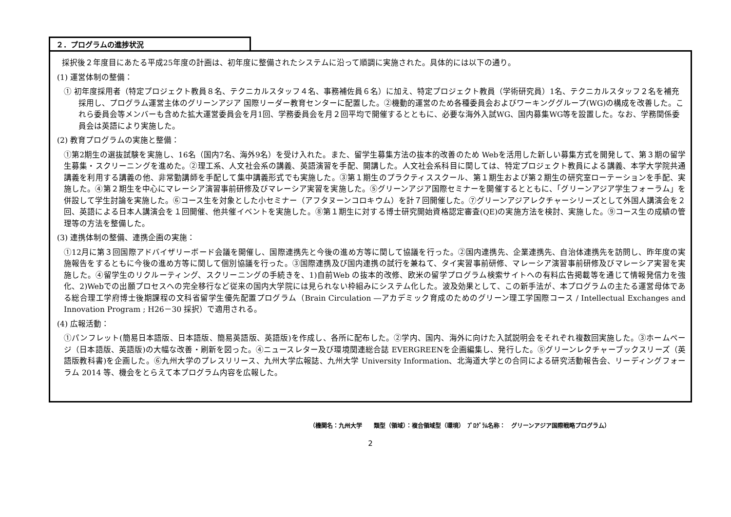２．プログラムの進捗状況
採択後２年度目にあたる平成25年度の計画は、初年度に整備されたシステムに沿って順調に実施された。具体的には以下の通り。
(1) 運営体制の整備：
① 初年度採用者（特定プロジェクト教員８名、テクニカルスタッフ４名、事務補佐員６名）に加え、特定プロジェクト教員（学術研究員）1名、テクニカルスタッフ２名を補充採用し、プログラム運営主体のグリーンアジア 国際リーダー教育センターに配置した。②機動的運営のため各種委員会およびワーキンググループ(WG)の構成を改善した。これら委員会等メンバーも含めた拡大運営委員会を月1回、学務委員会を月２回平均で開催するとともに、必要な海外入試WG、国内募集WG等を設置した。なお、学務関係委員会は英語により実施した。
(2) 教育プログラムの実施と整備：
①第2期生の選抜試験を実施し、16名（国内7名、海外9名）を受け入れた。また、留学生募集方法の抜本的改善のため Webを活用した新しい募集方式を開発して、第３期の留学生募集・スクリーニングを進めた。②理工系、人文社会系の講義、英語演習を手配、開講した。人文社会系科目に関しては、特定プロジェクト教員による講義、本学大学院共通講義を利用する講義の他、非常勤講師を手配して集中講義形式でも実施した。③第１期生のプラクティススクール、第１期生および第２期生の研究室ローテーションを手配、実施した。④第２期生を中心にマレーシア演習事前研修及びマレーシア実習を実施した。⑤グリーンアジア国際セミナーを開催するとともに、「グリーンアジア学生フォーラム」を併設して学生討論を実施した。⑥コース生を対象とした小セミナー（アフタヌーンコロキウム）を計７回開催した。⑦グリーンアジアレクチャーシリーズとして外国人講演会を２回、英語による日本人講演会を１回開催、他共催イベントを実施した。⑧第１期生に対する博士研究開始資格認定審査(QE)の実施方法を検討、実施した。⑨コース生の成績の管理等の方法を整備した。
(3) 連携体制の整備、連携企画の実施：
①12月に第３回国際アドバイザリーボード会議を開催し、国際連携先と今後の進め方等に関して協議を行った。②国内連携先、企業連携先、自治体連携先を訪問し、昨年度の実施報告をするともに今後の進め方等に関して個別協議を行った。③国際連携及び国内連携の試行を兼ねて、タイ実習事前研修、マレーシア演習事前研修及びマレーシア実習を実施した。④留学生のリクルーティング、スクリーニングの手続きを、1)自前Web の抜本的改修、欧米の留学プログラム検索サイトへの有料広告掲載等を通じて情報発信力を強化、2)Webでの出願プロセスへの完全移行など従来の国内大学院には見られない枠組みにシステム化した。波及効果として、この新手法が、本プログラムの主たる運営母体である総合理工学府博士後期課程の文科省留学生優先配置プログラム（Brain Circulation ―アカデミック育成のためのグリーン理工学国際コース / Intellectual Exchanges and Innovation Program ; H26－30 採択）で適用される。
(4) 広報活動：
①パンフレット(簡易日本語版、日本語版、簡易英語版、英語版)を作成し、各所に配布した。②学内、国内、海外に向けた入試説明会をそれぞれ複数回実施した。③ホームページ（日本語版、英語版)の大幅な改善・刷新を図った。④ニュースレター及び環境関連総合誌 EVERGREENを企画編集し、発行した。⑤グリーンレクチャーブックスリーズ（英語版教科書)を企画した。⑥九州大学のプレスリリース、九州大学広報誌、九州大学 University Information、北海道大学との合同による研究活動報告会、リーディングフォーラム 2014 等、機会をとらえて本プログラム内容を広報した。
（機関名：九州大学　　類型（領域）：複合領域型（環境）　ﾌﾟﾛｸﾞﾗﾑ名称：　グリーンアジア国際戦略プログラム）
2